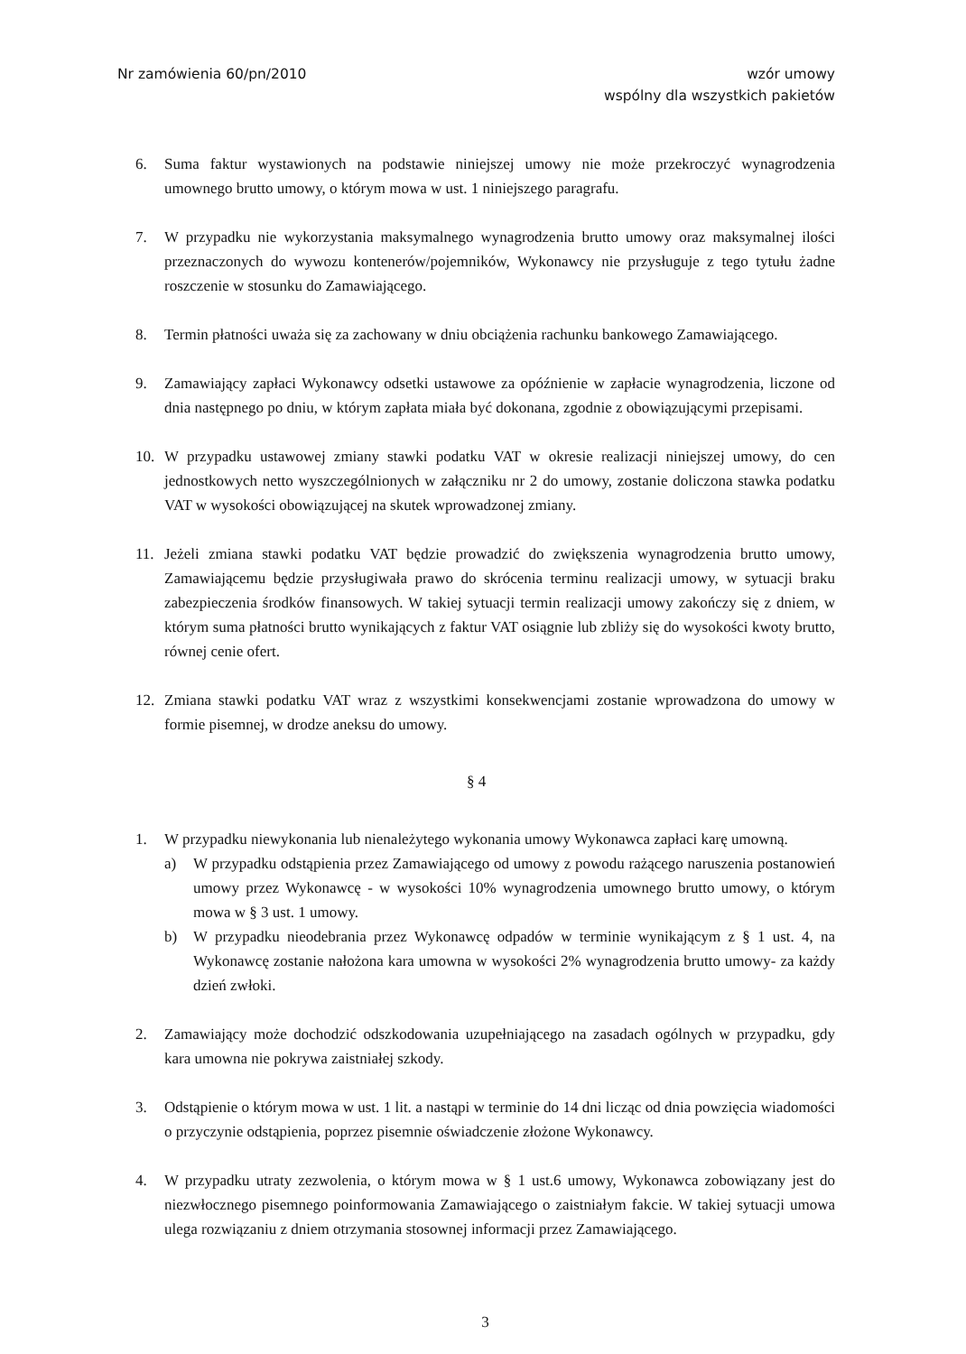Nr zamówienia 60/pn/2010 wzór umowy
wspólny dla wszystkich pakietów
6. Suma faktur wystawionych na podstawie niniejszej umowy nie może przekroczyć wynagrodzenia umownego brutto umowy, o którym mowa w ust. 1 niniejszego paragrafu.
7. W przypadku nie wykorzystania maksymalnego wynagrodzenia brutto umowy oraz maksymalnej ilości przeznaczonych do wywozu kontenerów/pojemników, Wykonawcy nie przysługuje z tego tytułu żadne roszczenie w stosunku do Zamawiającego.
8. Termin płatności uważa się za zachowany w dniu obciążenia rachunku bankowego Zamawiającego.
9. Zamawiający zapłaci Wykonawcy odsetki ustawowe za opóźnienie w zapłacie wynagrodzenia, liczone od dnia następnego po dniu, w którym zapłata miała być dokonana, zgodnie z obowiązującymi przepisami.
10. W przypadku ustawowej zmiany stawki podatku VAT w okresie realizacji niniejszej umowy, do cen jednostkowych netto wyszczególnionych w załączniku nr 2 do umowy, zostanie doliczona stawka podatku VAT w wysokości obowiązującej na skutek wprowadzonej zmiany.
11. Jeżeli zmiana stawki podatku VAT będzie prowadzić do zwiększenia wynagrodzenia brutto umowy, Zamawiającemu będzie przysługiwała prawo do skrócenia terminu realizacji umowy, w sytuacji braku zabezpieczenia środków finansowych. W takiej sytuacji termin realizacji umowy zakończy się z dniem, w którym suma płatności brutto wynikających z faktur VAT osiągnie lub zbliży się do wysokości kwoty brutto, równej cenie ofert.
12. Zmiana stawki podatku VAT wraz z wszystkimi konsekwencjami zostanie wprowadzona do umowy w formie pisemnej, w drodze aneksu do umowy.
§ 4
1. W przypadku niewykonania lub nienależytego wykonania umowy Wykonawca zapłaci karę umowną.
a) W przypadku odstąpienia przez Zamawiającego od umowy z powodu rażącego naruszenia postanowień umowy przez Wykonawcę - w wysokości 10% wynagrodzenia umownego brutto umowy, o którym mowa w § 3 ust. 1 umowy.
b) W przypadku nieodebrania przez Wykonawcę odpadów w terminie wynikającym z § 1 ust. 4, na Wykonawcę zostanie nałożona kara umowna w wysokości 2% wynagrodzenia brutto umowy- za każdy dzień zwłoki.
2. Zamawiający może dochodzić odszkodowania uzupełniającego na zasadach ogólnych w przypadku, gdy kara umowna nie pokrywa zaistniałej szkody.
3. Odstąpienie o którym mowa w ust. 1 lit. a nastąpi w terminie do 14 dni licząc od dnia powzięcia wiadomości o przyczynie odstąpienia, poprzez pisemnie oświadczenie złożone Wykonawcy.
4. W przypadku utraty zezwolenia, o którym mowa w § 1 ust.6 umowy, Wykonawca zobowiązany jest do niezwłocznego pisemnego poinformowania Zamawiającego o zaistniałym fakcie. W takiej sytuacji umowa ulega rozwiązaniu z dniem otrzymania stosownej informacji przez Zamawiającego.
3